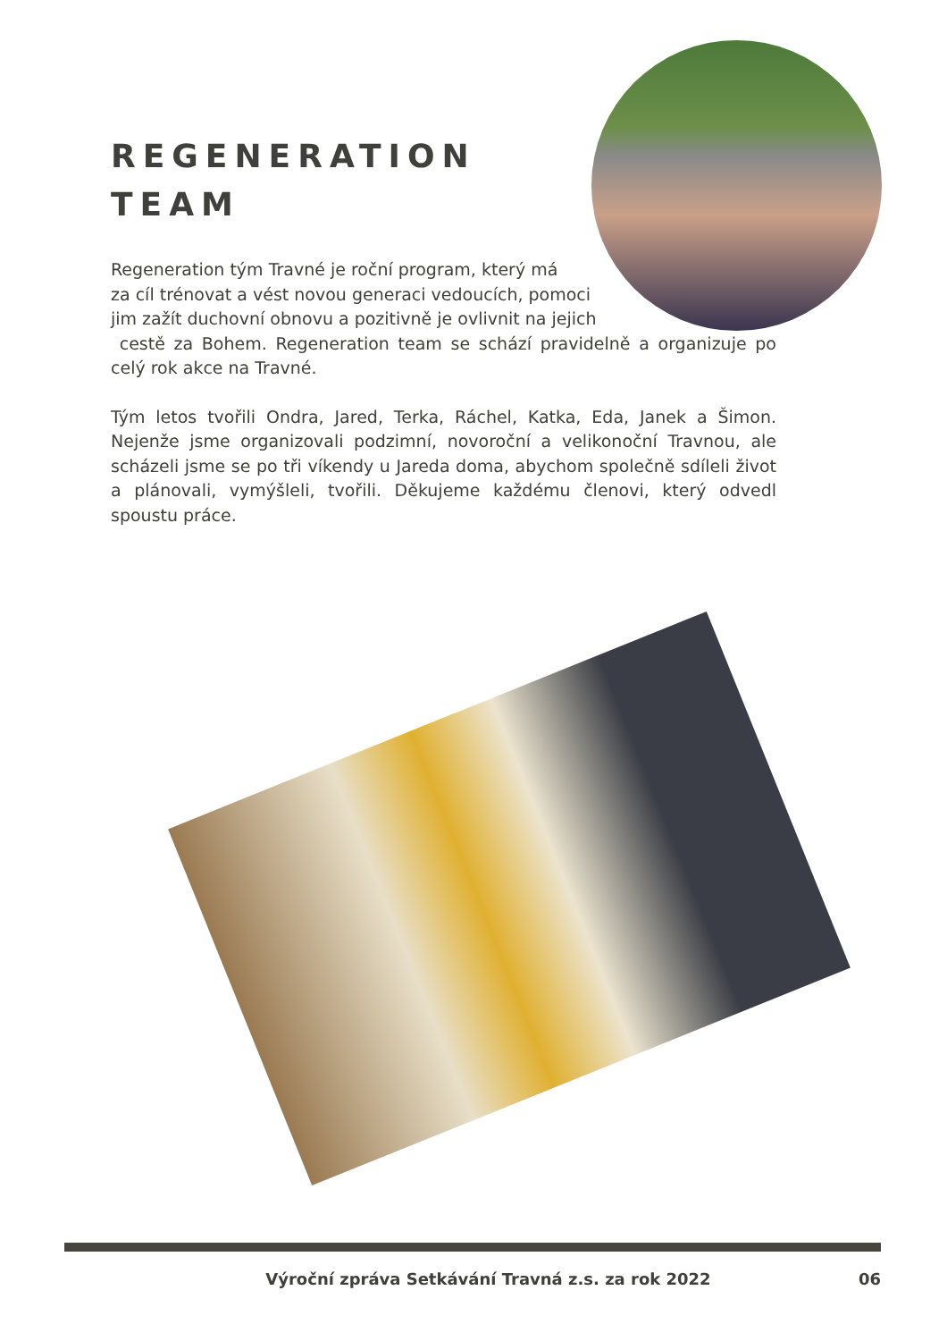REGENERATION
TEAM
Regeneration tým Travné je roční program, který má
za cíl trénovat a vést novou generaci vedoucích, pomoci
jim zažít duchovní obnovu a pozitivně je ovlivnit na jejich
cestě za Bohem. Regeneration team se schází pravidelně a organizuje po celý rok akce na Travné.
Tým letos tvořili Ondra, Jared, Terka, Ráchel, Katka, Eda, Janek a Šimon. Nejenže jsme organizovali podzimní, novoroční a velikonoční Travnou, ale scházeli jsme se po tři víkendy u Jareda doma, abychom společně sdíleli život a plánovali, vymýšleli, tvořili. Děkujeme každému členovi, který odvedl spoustu práce.
Výroční zpráva Setkávání Travná z.s. za rok 2022 06